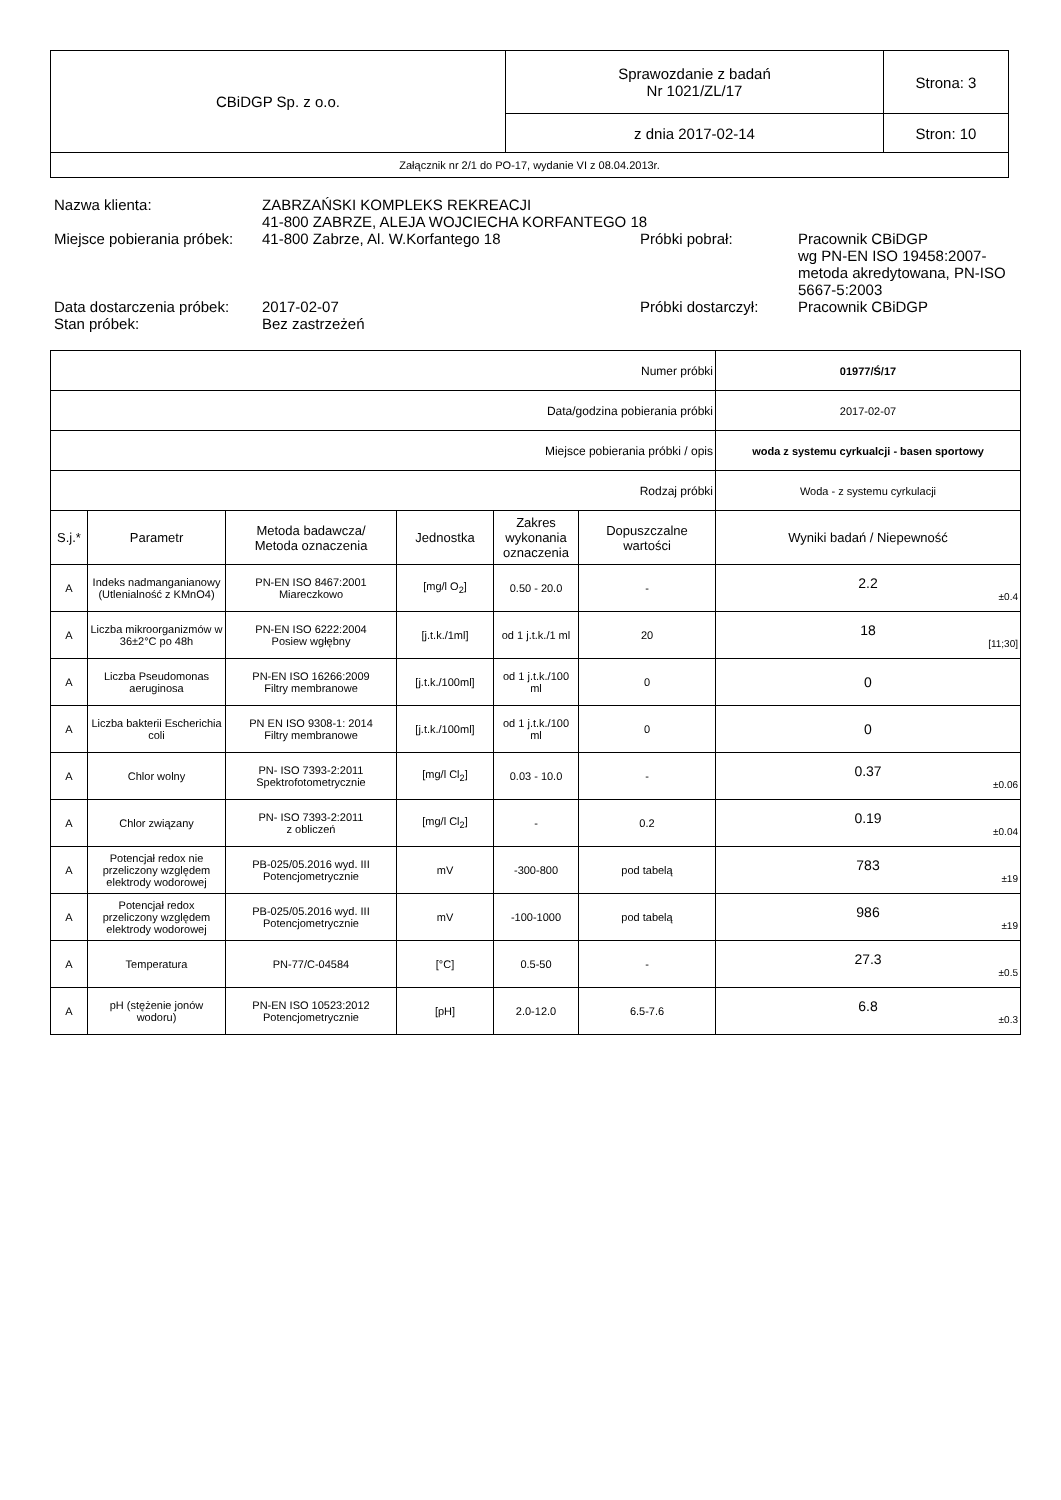| CBiDGP Sp. z o.o. | Sprawozdanie z badań Nr 1021/ZL/17 | Strona: 3 |
| | z dnia 2017-02-14 | Stron: 10 |
| Załącznik nr 2/1 do PO-17, wydanie VI z 08.04.2013r. | | |
| Nazwa klienta: | ZABRZAŃSKI KOMPLEKS REKREACJI 41-800 ZABRZE, ALEJA WOJCIECHA KORFANTEGO 18 | | |
| Miejsce pobierania próbek: | 41-800 Zabrze, Al. W.Korfantego 18 | Próbki pobrał: | Pracownik CBiDGP wg PN-EN ISO 19458:2007-metoda akredytowana, PN-ISO 5667-5:2003 |
| Data dostarczenia próbek: | 2017-02-07 | Próbki dostarczył: | Pracownik CBiDGP |
| Stan próbek: | Bez zastrzeżeń | | |
| Numer próbki | | | | | | 01977/Ś/17 |
| Data/godzina pobierania próbki | | | | | | 2017-02-07 |
| Miejsce pobierania próbki / opis | | | | | | woda z systemu cyrkualcji - basen sportowy |
| Rodzaj próbki | | | | | | Woda - z systemu cyrkulacji |
| S.j.* | Parametr | Metoda badawcza/ Metoda oznaczenia | Jednostka | Zakres wykonania oznaczenia | Dopuszczalne wartości | Wyniki badań / Niepewność |
| A | Indeks nadmanganianowy (Utlenialność z KMnO4) | PN-EN ISO 8467:2001 Miareczkowo | [mg/l O<sub>2</sub>] | 0.50 - 20.0 | - | 2.2 ±0.4 |
| A | Liczba mikroorganizmów w 36±2°C po 48h | PN-EN ISO 6222:2004 Posiew wgłębny | [j.t.k./1ml] | od 1 j.t.k./1 ml | 20 | 18 [11;30] |
| A | Liczba Pseudomonas aeruginosa | PN-EN ISO 16266:2009 Filtry membranowe | [j.t.k./100ml] | od 1 j.t.k./100 ml | 0 | 0 |
| A | Liczba bakterii Escherichia coli | PN EN ISO 9308-1: 2014 Filtry membranowe | [j.t.k./100ml] | od 1 j.t.k./100 ml | 0 | 0 |
| A | Chlor wolny | PN- ISO 7393-2:2011 Spektrofotometrycznie | [mg/l Cl<sub>2</sub>] | 0.03 - 10.0 | - | 0.37 ±0.06 |
| A | Chlor związany | PN- ISO 7393-2:2011 z obliczeń | [mg/l Cl<sub>2</sub>] | - | 0.2 | 0.19 ±0.04 |
| A | Potencjał redox nie przeliczony względem elektrody wodorowej | PB-025/05.2016 wyd. III Potencjometrycznie | mV | -300-800 | pod tabelą | 783 ±19 |
| A | Potencjał redox przeliczony względem elektrody wodorowej | PB-025/05.2016 wyd. III Potencjometrycznie | mV | -100-1000 | pod tabelą | 986 ±19 |
| A | Temperatura | PN-77/C-04584 | [°C] | 0.5-50 | - | 27.3 ±0.5 |
| A | pH (stężenie jonów wodoru) | PN-EN ISO 10523:2012 Potencjometrycznie | [pH] | 2.0-12.0 | 6.5-7.6 | 6.8 ±0.3 |